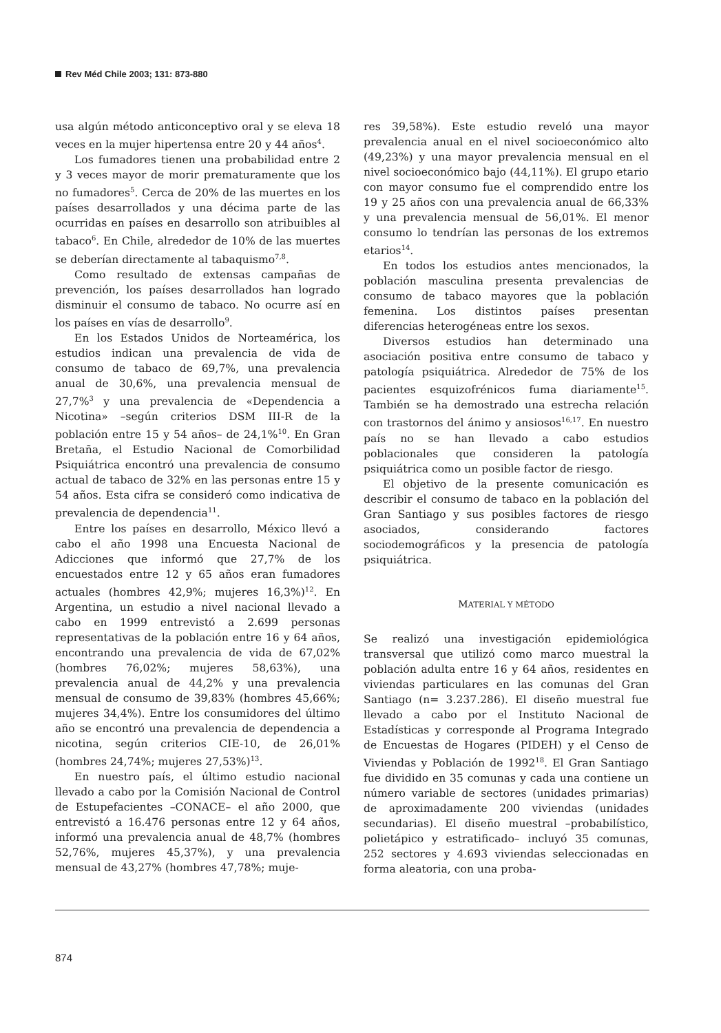Rev Méd Chile 2003; 131: 873-880
usa algún método anticonceptivo oral y se eleva 18 veces en la mujer hipertensa entre 20 y 44 años<sup>4</sup>.
Los fumadores tienen una probabilidad entre 2 y 3 veces mayor de morir prematuramente que los no fumadores<sup>5</sup>. Cerca de 20% de las muertes en los países desarrollados y una décima parte de las ocurridas en países en desarrollo son atribuibles al tabaco<sup>6</sup>. En Chile, alrededor de 10% de las muertes se deberían directamente al tabaquismo<sup>7,8</sup>.
Como resultado de extensas campañas de prevención, los países desarrollados han logrado disminuir el consumo de tabaco. No ocurre así en los países en vías de desarrollo<sup>9</sup>.
En los Estados Unidos de Norteamérica, los estudios indican una prevalencia de vida de consumo de tabaco de 69,7%, una prevalencia anual de 30,6%, una prevalencia mensual de 27,7%<sup>3</sup> y una prevalencia de «Dependencia a Nicotina» –según criterios DSM III-R de la población entre 15 y 54 años– de 24,1%<sup>10</sup>. En Gran Bretaña, el Estudio Nacional de Comorbilidad Psiquiátrica encontró una prevalencia de consumo actual de tabaco de 32% en las personas entre 15 y 54 años. Esta cifra se consideró como indicativa de prevalencia de dependencia<sup>11</sup>.
Entre los países en desarrollo, México llevó a cabo el año 1998 una Encuesta Nacional de Adicciones que informó que 27,7% de los encuestados entre 12 y 65 años eran fumadores actuales (hombres 42,9%; mujeres 16,3%)<sup>12</sup>. En Argentina, un estudio a nivel nacional llevado a cabo en 1999 entrevistó a 2.699 personas representativas de la población entre 16 y 64 años, encontrando una prevalencia de vida de 67,02% (hombres 76,02%; mujeres 58,63%), una prevalencia anual de 44,2% y una prevalencia mensual de consumo de 39,83% (hombres 45,66%; mujeres 34,4%). Entre los consumidores del último año se encontró una prevalencia de dependencia a nicotina, según criterios CIE-10, de 26,01% (hombres 24,74%; mujeres 27,53%)<sup>13</sup>.
En nuestro país, el último estudio nacional llevado a cabo por la Comisión Nacional de Control de Estupefacientes –CONACE– el año 2000, que entrevistó a 16.476 personas entre 12 y 64 años, informó una prevalencia anual de 48,7% (hombres 52,76%, mujeres 45,37%), y una prevalencia mensual de 43,27% (hombres 47,78%; muje-
res 39,58%). Este estudio reveló una mayor prevalencia anual en el nivel socioeconómico alto (49,23%) y una mayor prevalencia mensual en el nivel socioeconómico bajo (44,11%). El grupo etario con mayor consumo fue el comprendido entre los 19 y 25 años con una prevalencia anual de 66,33% y una prevalencia mensual de 56,01%. El menor consumo lo tendrían las personas de los extremos etarios<sup>14</sup>.
En todos los estudios antes mencionados, la población masculina presenta prevalencias de consumo de tabaco mayores que la población femenina. Los distintos países presentan diferencias heterogéneas entre los sexos.
Diversos estudios han determinado una asociación positiva entre consumo de tabaco y patología psiquiátrica. Alrededor de 75% de los pacientes esquizofrénicos fuma diariamente<sup>15</sup>. También se ha demostrado una estrecha relación con trastornos del ánimo y ansiosos<sup>16,17</sup>. En nuestro país no se han llevado a cabo estudios poblacionales que consideren la patología psiquiátrica como un posible factor de riesgo.
El objetivo de la presente comunicación es describir el consumo de tabaco en la población del Gran Santiago y sus posibles factores de riesgo asociados, considerando factores sociodemográficos y la presencia de patología psiquiátrica.
MATERIAL Y MÉTODO
Se realizó una investigación epidemiológica transversal que utilizó como marco muestral la población adulta entre 16 y 64 años, residentes en viviendas particulares en las comunas del Gran Santiago (n= 3.237.286). El diseño muestral fue llevado a cabo por el Instituto Nacional de Estadísticas y corresponde al Programa Integrado de Encuestas de Hogares (PIDEH) y el Censo de Viviendas y Población de 1992<sup>18</sup>. El Gran Santiago fue dividido en 35 comunas y cada una contiene un número variable de sectores (unidades primarias) de aproximadamente 200 viviendas (unidades secundarias). El diseño muestral –probabilístico, polietápico y estratificado– incluyó 35 comunas, 252 sectores y 4.693 viviendas seleccionadas en forma aleatoria, con una proba-
874